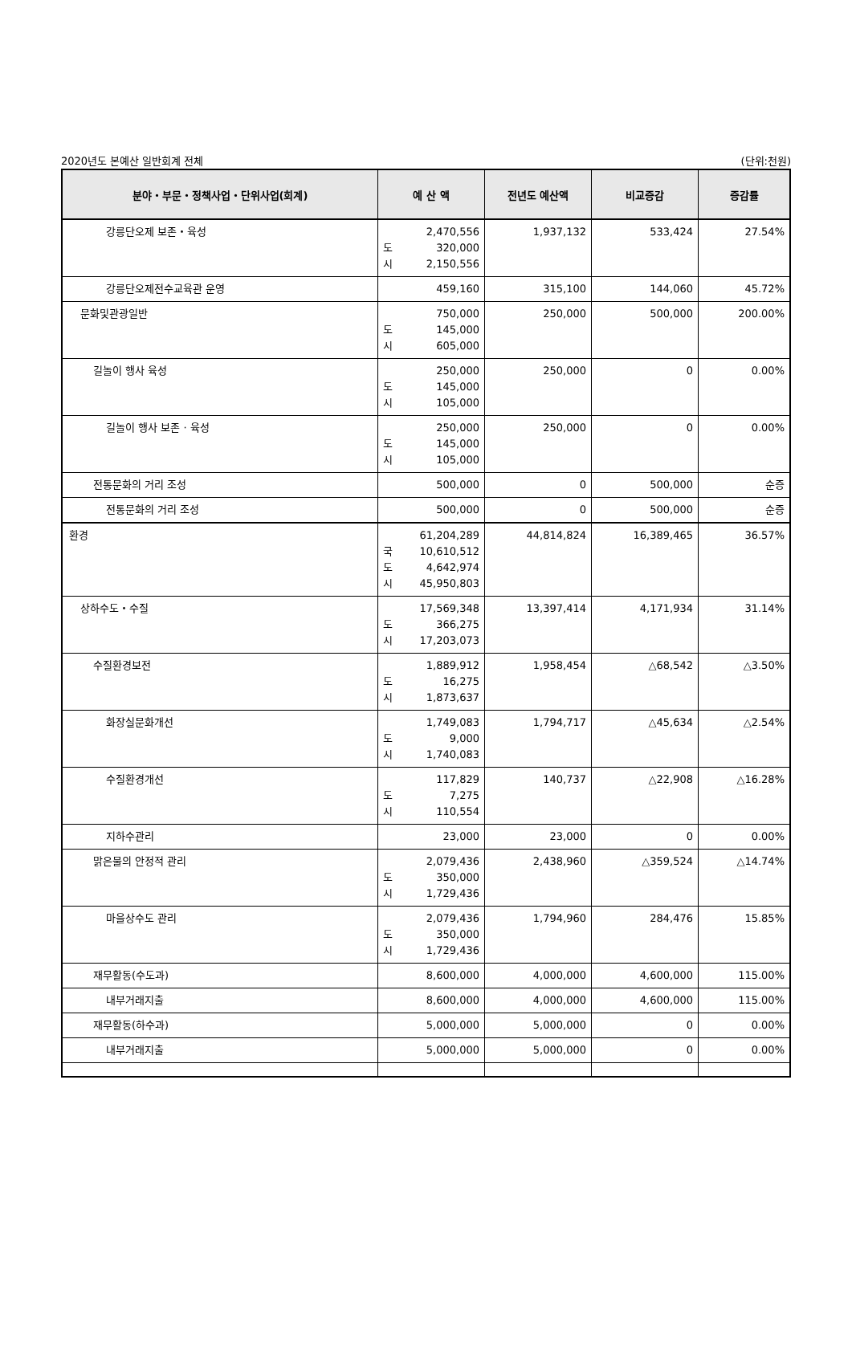2020년도 본예산 일반회계 전체 (단위:천원)
| 분야・부문・정책사업・단위사업(회계) | 예 산 액 | 전년도 예산액 | 비교증감 | 증감률 |
| --- | --- | --- | --- | --- |
| 강릉단오제 보존・육성 | 2,470,556 도 320,000 시 2,150,556 | 1,937,132 | 533,424 | 27.54% |
| 강릉단오제전수교육관 운영 | 459,160 | 315,100 | 144,060 | 45.72% |
| 문화및관광일반 | 750,000 도 145,000 시 605,000 | 250,000 | 500,000 | 200.00% |
| 길놀이 행사 육성 | 250,000 도 145,000 시 105,000 | 250,000 | 0 | 0.00% |
| 길놀이 행사 보존 · 육성 | 250,000 도 145,000 시 105,000 | 250,000 | 0 | 0.00% |
| 전통문화의 거리 조성 | 500,000 | 0 | 500,000 | 순증 |
| 전통문화의 거리 조성 | 500,000 | 0 | 500,000 | 순증 |
| 환경 | 61,204,289 국 10,610,512 도 4,642,974 시 45,950,803 | 44,814,824 | 16,389,465 | 36.57% |
| 상하수도・수질 | 17,569,348 도 366,275 시 17,203,073 | 13,397,414 | 4,171,934 | 31.14% |
| 수질환경보전 | 1,889,912 도 16,275 시 1,873,637 | 1,958,454 | △68,542 | △3.50% |
| 화장실문화개선 | 1,749,083 도 9,000 시 1,740,083 | 1,794,717 | △45,634 | △2.54% |
| 수질환경개선 | 117,829 도 7,275 시 110,554 | 140,737 | △22,908 | △16.28% |
| 지하수관리 | 23,000 | 23,000 | 0 | 0.00% |
| 맑은물의 안정적 관리 | 2,079,436 도 350,000 시 1,729,436 | 2,438,960 | △359,524 | △14.74% |
| 마을상수도 관리 | 2,079,436 도 350,000 시 1,729,436 | 1,794,960 | 284,476 | 15.85% |
| 재무활동(수도과) | 8,600,000 | 4,000,000 | 4,600,000 | 115.00% |
| 내부거래지출 | 8,600,000 | 4,000,000 | 4,600,000 | 115.00% |
| 재무활동(하수과) | 5,000,000 | 5,000,000 | 0 | 0.00% |
| 내부거래지출 | 5,000,000 | 5,000,000 | 0 | 0.00% |